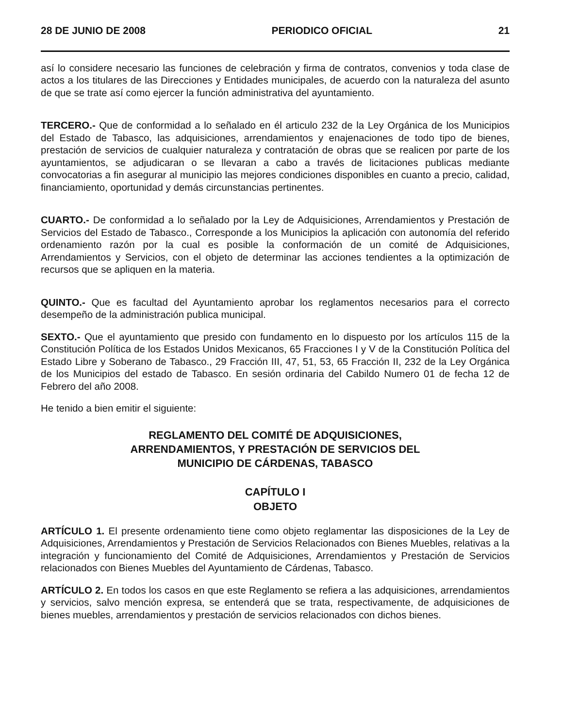28 DE JUNIO DE 2008 PERIODICO OFICIAL 21
así lo considere necesario las funciones de celebración y firma de contratos, convenios y toda clase de actos a los titulares de las Direcciones y Entidades municipales, de acuerdo con la naturaleza del asunto de que se trate así como ejercer la función administrativa del ayuntamiento.
TERCERO.- Que de conformidad a lo señalado en él articulo 232 de la Ley Orgánica de los Municipios del Estado de Tabasco, las adquisiciones, arrendamientos y enajenaciones de todo tipo de bienes, prestación de servicios de cualquier naturaleza y contratación de obras que se realicen por parte de los ayuntamientos, se adjudicaran o se llevaran a cabo a través de licitaciones publicas mediante convocatorias a fin asegurar al municipio las mejores condiciones disponibles en cuanto a precio, calidad, financiamiento, oportunidad y demás circunstancias pertinentes.
CUARTO.- De conformidad a lo señalado por la Ley de Adquisiciones, Arrendamientos y Prestación de Servicios del Estado de Tabasco., Corresponde a los Municipios la aplicación con autonomía del referido ordenamiento razón por la cual es posible la conformación de un comité de Adquisiciones, Arrendamientos y Servicios, con el objeto de determinar las acciones tendientes a la optimización de recursos que se apliquen en la materia.
QUINTO.- Que es facultad del Ayuntamiento aprobar los reglamentos necesarios para el correcto desempeño de la administración publica municipal.
SEXTO.- Que el ayuntamiento que presido con fundamento en lo dispuesto por los artículos 115 de la Constitución Política de los Estados Unidos Mexicanos, 65 Fracciones I y V de la Constitución Política del Estado Libre y Soberano de Tabasco., 29 Fracción III, 47, 51, 53, 65 Fracción II, 232 de la Ley Orgánica de los Municipios del estado de Tabasco. En sesión ordinaria del Cabildo Numero 01 de fecha 12 de Febrero del año 2008.
He tenido a bien emitir el siguiente:
REGLAMENTO DEL COMITÉ DE ADQUISICIONES,
ARRENDAMIENTOS, Y PRESTACIÓN DE SERVICIOS DEL
MUNICIPIO DE CÁRDENAS, TABASCO
CAPÍTULO I
OBJETO
ARTÍCULO 1. El presente ordenamiento tiene como objeto reglamentar las disposiciones de la Ley de Adquisiciones, Arrendamientos y Prestación de Servicios Relacionados con Bienes Muebles, relativas a la integración y funcionamiento del Comité de Adquisiciones, Arrendamientos y Prestación de Servicios relacionados con Bienes Muebles del Ayuntamiento de Cárdenas, Tabasco.
ARTÍCULO 2. En todos los casos en que este Reglamento se refiera a las adquisiciones, arrendamientos y servicios, salvo mención expresa, se entenderá que se trata, respectivamente, de adquisiciones de bienes muebles, arrendamientos y prestación de servicios relacionados con dichos bienes.